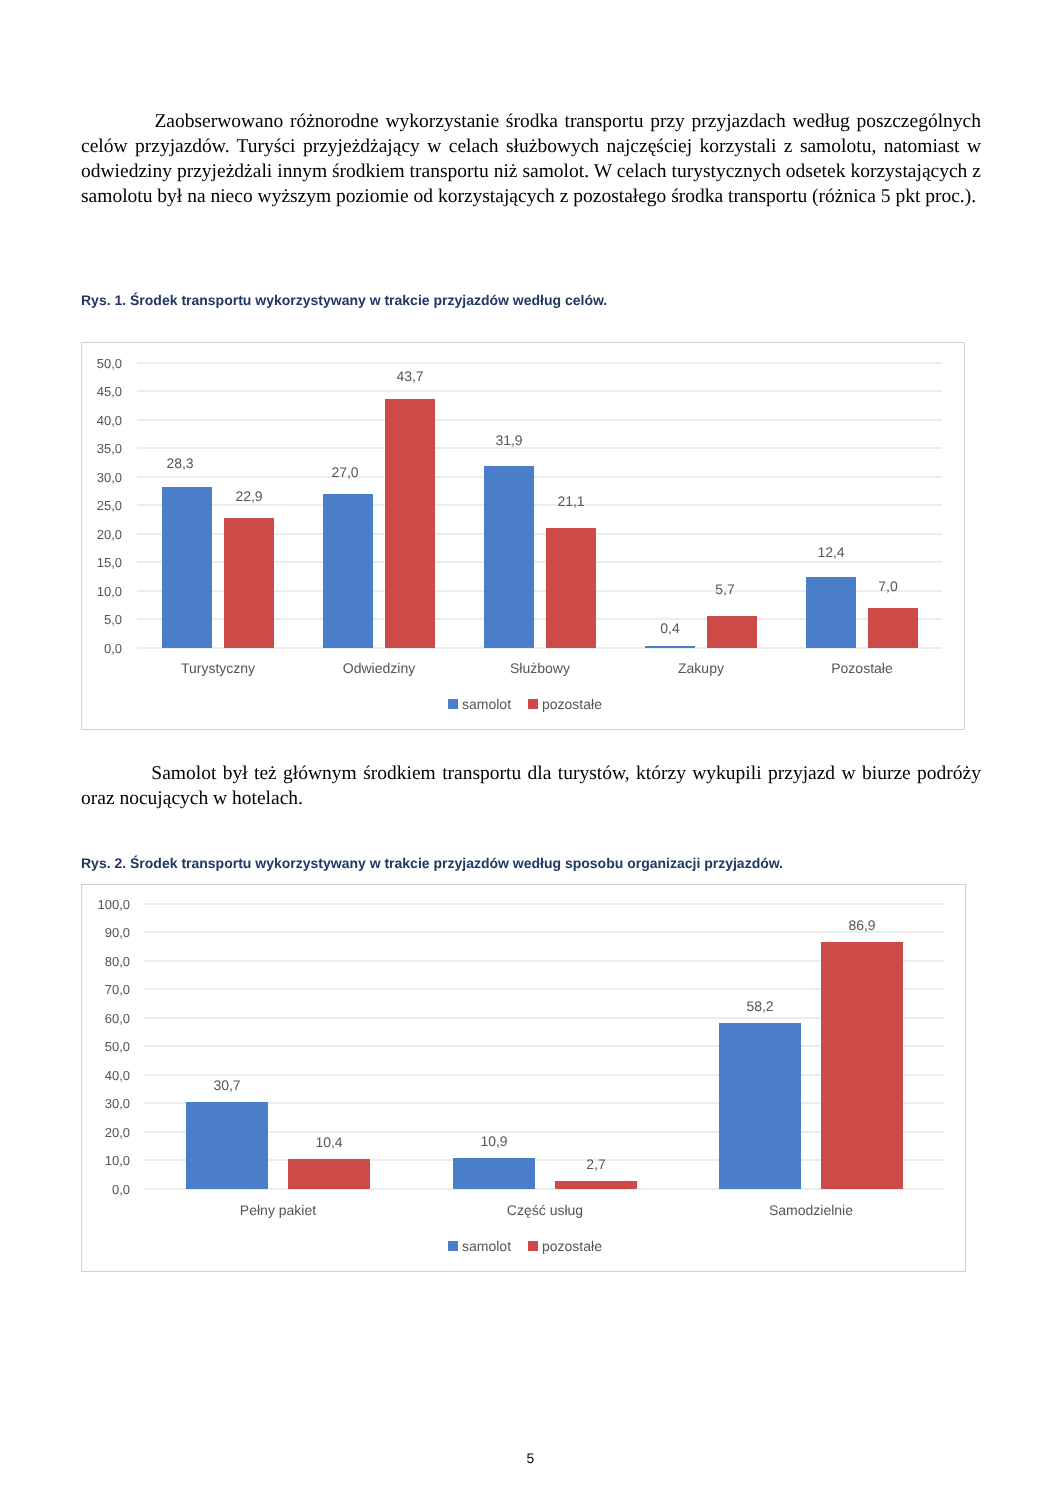Zaobserwowano różnorodne wykorzystanie środka transportu przy przyjazdach według poszczególnych celów przyjazdów. Turyści przyjeżdżający w celach służbowych najczęściej korzystali z samolotu, natomiast w odwiedziny przyjeżdżali innym środkiem transportu niż samolot. W celach turystycznych odsetek korzystających z samolotu był na nieco wyższym poziomie od korzystających z pozostałego środka transportu (różnica 5 pkt proc.).
Rys. 1. Środek transportu wykorzystywany w trakcie przyjazdów według celów.
50,0
45,0
40,0
35,0
30,0
25,0
20,0
15,0
10,0
5,0
0,0
28,3
22,9
27,0
43,7
31,9
21,1
0,4
5,7
12,4
7,0
Turystyczny
Odwiedziny
Służbowy
Zakupy
Pozostałe
samolot
pozostałe
Samolot był też głównym środkiem transportu dla turystów, którzy wykupili przyjazd w biurze podróży oraz nocujących w hotelach.
Rys. 2. Środek transportu wykorzystywany w trakcie przyjazdów według sposobu organizacji przyjazdów.
100,0
90,0
80,0
70,0
60,0
50,0
40,0
30,0
20,0
10,0
0,0
30,7
10,4
10,9
2,7
58,2
86,9
Pełny pakiet
Część usług
Samodzielnie
samolot
pozostałe
5